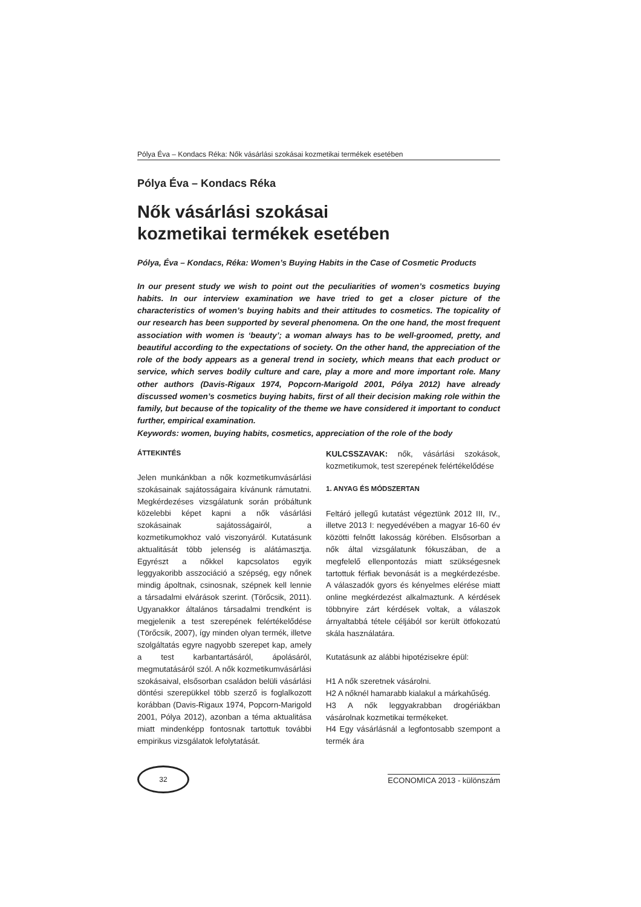Pólya Éva – Kondacs Réka: Nők vásárlási szokásai kozmetikai termékek esetében
Pólya Éva – Kondacs Réka
Nők vásárlási szokásai
kozmetikai termékek esetében
Pólya, Éva – Kondacs, Réka: Women’s Buying Habits in the Case of Cosmetic Products
In our present study we wish to point out the peculiarities of women’s cosmetics buying habits. In our interview examination we have tried to get a closer picture of the characteristics of women’s buying habits and their attitudes to cosmetics. The topicality of our research has been supported by several phenomena. On the one hand, the most frequent association with women is ‘beauty’; a woman always has to be well-groomed, pretty, and beautiful according to the expectations of society. On the other hand, the appreciation of the role of the body appears as a general trend in society, which means that each product or service, which serves bodily culture and care, play a more and more important role. Many other authors (Davis-Rigaux 1974, Popcorn-Marigold 2001, Pólya 2012) have already discussed women’s cosmetics buying habits, first of all their decision making role within the family, but because of the topicality of the theme we have considered it important to conduct further, empirical examination.
Keywords: women, buying habits, cosmetics, appreciation of the role of the body
ÁTTEKINTÉS
Jelen munkánkban a nők kozmetikumvásárlási szokásainak sajátosságaira kívánunk rámutatni. Megkérdezéses vizsgálatunk során próbáltunk közelebbi képet kapni a nők vásárlási szokásainak sajátosságairól, a kozmetikumokhoz való viszonyáról. Kutatásunk aktualitását több jelenség is alátámasztja. Egyrészt a nőkkel kapcsolatos egyik leggyakoribb asszociáció a szépség, egy nőnek mindig ápoltnak, csinosnak, szépnek kell lennie a társadalmi elvárások szerint. (Törőcsik, 2011). Ugyanakkor általános társadalmi trendként is megjelenik a test szerepének felértékelődése (Törőcsik, 2007), így minden olyan termék, illetve szolgáltatás egyre nagyobb szerepet kap, amely a test karbantartásáról, ápolásáról, megmutatásáról szól. A nők kozmetikumvásárlási szokásaival, elsősorban családon belüli vásárlási döntési szerepükkel több szerző is foglalkozott korábban (Davis-Rigaux 1974, Popcorn-Marigold 2001, Pólya 2012), azonban a téma aktualitása miatt mindenképp fontosnak tartottuk további empirikus vizsgálatok lefolytatását.
KULCSSZAVAK: nők, vásárlási szokások, kozmetikumok, test szerepének felértékelődése
1. ANYAG ÉS MÓDSZERTAN
Feltáró jellegű kutatást végeztünk 2012 III, IV., illetve 2013 I: negyedévében a magyar 16-60 év közötti felnőtt lakosság körében. Elsősorban a nők által vizsgálatunk fókuszában, de a megfelelő ellenpontozás miatt szükségesnek tartottuk férfiak bevonását is a megkérdezésbe. A válaszadók gyors és kényelmes elérése miatt online megkérdezést alkalmaztunk. A kérdések többnyire zárt kérdések voltak, a válaszok árnyaltabbá tétele céljából sor került ötfokozatú skála használatára.
Kutatásunk az alábbi hipotézisekre épül:
H1 A nők szeretnek vásárolni.
H2 A nőknél hamarabb kialakul a márkahűség.
H3 A nők leggyakrabban drogériákban vásárolnak kozmetikai termékeket.
H4 Egy vásárlásnál a legfontosabb szempont a termék ára
32
ECONOMICA 2013 - különszám